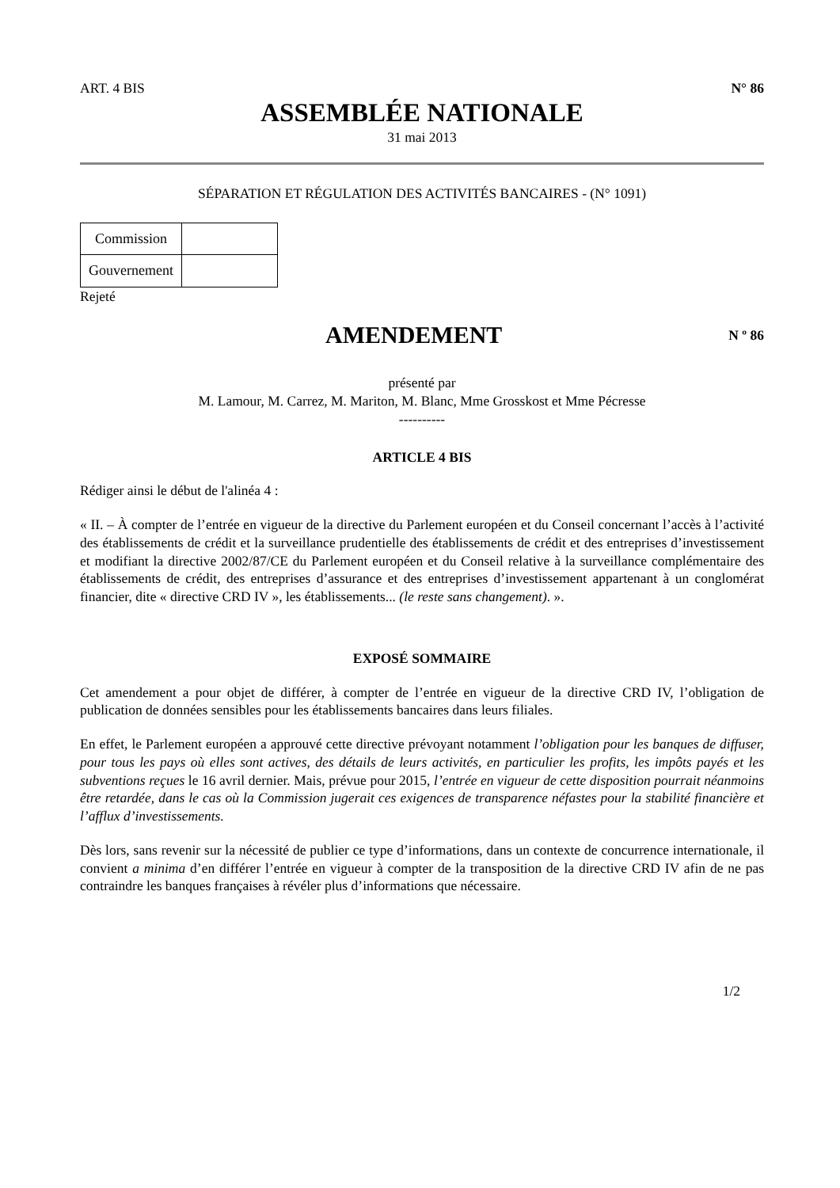ART. 4 BIS N° 86
ASSEMBLÉE NATIONALE
31 mai 2013
SÉPARATION ET RÉGULATION DES ACTIVITÉS BANCAIRES - (N° 1091)
| Commission | |
| Gouvernement | |
Rejeté
AMENDEMENT
N º 86
présenté par
M. Lamour, M. Carrez, M. Mariton, M. Blanc, Mme Grosskost et Mme Pécresse
----------
ARTICLE 4 BIS
Rédiger ainsi le début de l'alinéa 4 :
« II. – À compter de l’entrée en vigueur de la directive du Parlement européen et du Conseil concernant l’accès à l’activité des établissements de crédit et la surveillance prudentielle des établissements de crédit et des entreprises d’investissement et modifiant la directive 2002/87/CE du Parlement européen et du Conseil relative à la surveillance complémentaire des établissements de crédit, des entreprises d’assurance et des entreprises d’investissement appartenant à un conglomérat financier, dite « directive CRD IV », les établissements... (le reste sans changement). ».
EXPOSÉ SOMMAIRE
Cet amendement a pour objet de différer, à compter de l’entrée en vigueur de la directive CRD IV, l’obligation de publication de données sensibles pour les établissements bancaires dans leurs filiales.
En effet, le Parlement européen a approuvé cette directive prévoyant notamment l’obligation pour les banques de diffuser, pour tous les pays où elles sont actives, des détails de leurs activités, en particulier les profits, les impôts payés et les subventions reçues le 16 avril dernier. Mais, prévue pour 2015, l’entrée en vigueur de cette disposition pourrait néanmoins être retardée, dans le cas où la Commission jugerait ces exigences de transparence néfastes pour la stabilité financière et l’afflux d’investissements.
Dès lors, sans revenir sur la nécessité de publier ce type d’informations, dans un contexte de concurrence internationale, il convient a minima d’en différer l’entrée en vigueur à compter de la transposition de la directive CRD IV afin de ne pas contraindre les banques françaises à révéler plus d’informations que nécessaire.
1/2